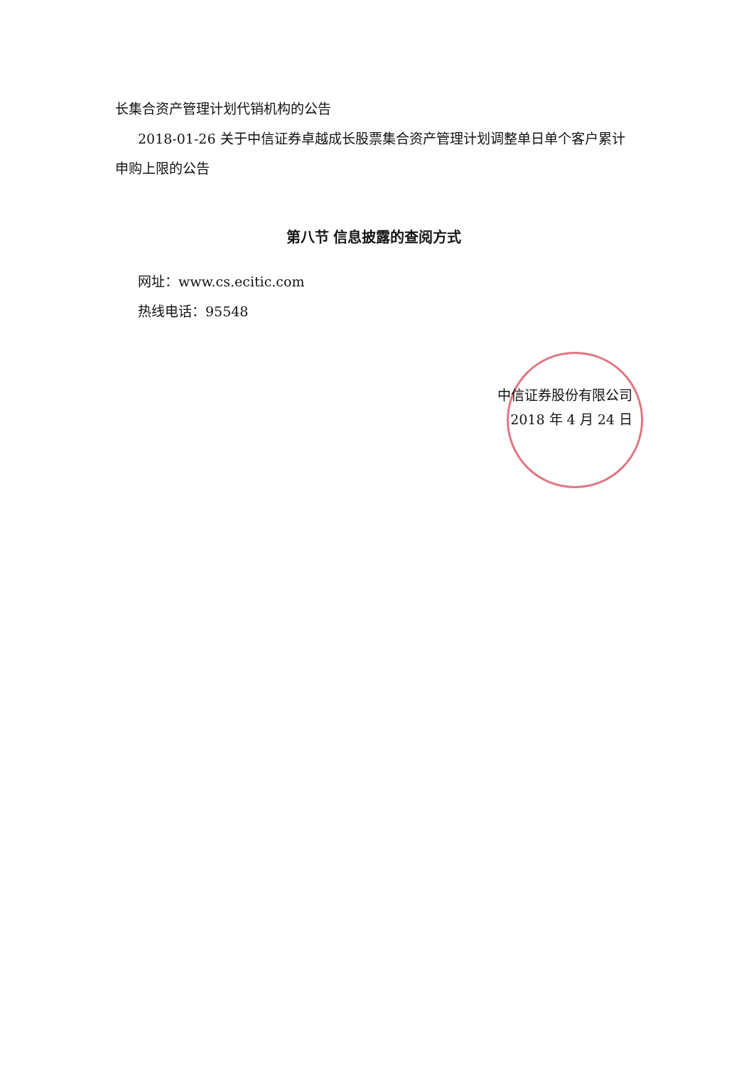长集合资产管理计划代销机构的公告
2018-01-26 关于中信证券卓越成长股票集合资产管理计划调整单日单个客户累计申购上限的公告
第八节 信息披露的查阅方式
网址：www.cs.ecitic.com
热线电话：95548
中信证券股份有限公司
2018 年 4 月 24 日